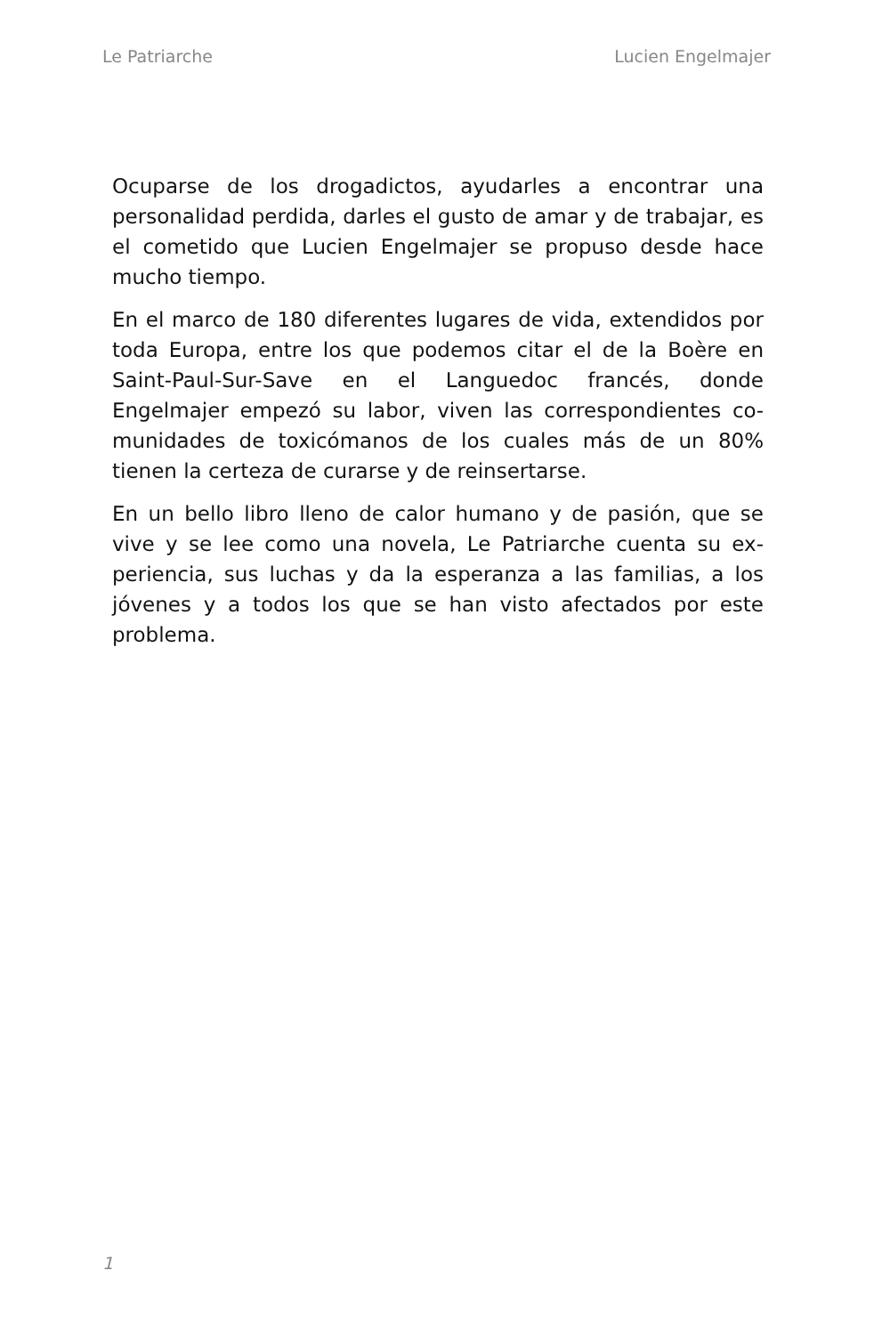Le Patriarche Lucien Engelmajer
Ocuparse de los drogadictos, ayudarles a encontrar una personalidad perdida, darles el gusto de amar y de trabajar, es el cometido que Lucien Engelmajer se propuso desde hace mucho tiempo.
En el marco de 180 diferentes lugares de vida, extendidos por toda Europa, entre los que podemos citar el de la Boè­re en Saint-Paul-Sur-Save en el Languedoc francés, donde Engelmajer empezó su labor, viven las correspondientes co­munidades de toxicómanos de los cuales más de un 80% tienen la certeza de curarse y de reinsertarse.
En un bello libro lleno de calor humano y de pasión, que se vive y se lee como una novela, Le Patriarche cuenta su ex­periencia, sus luchas y da la esperanza a las familias, a los jóvenes y a todos los que se han visto afectados por este problema.
1